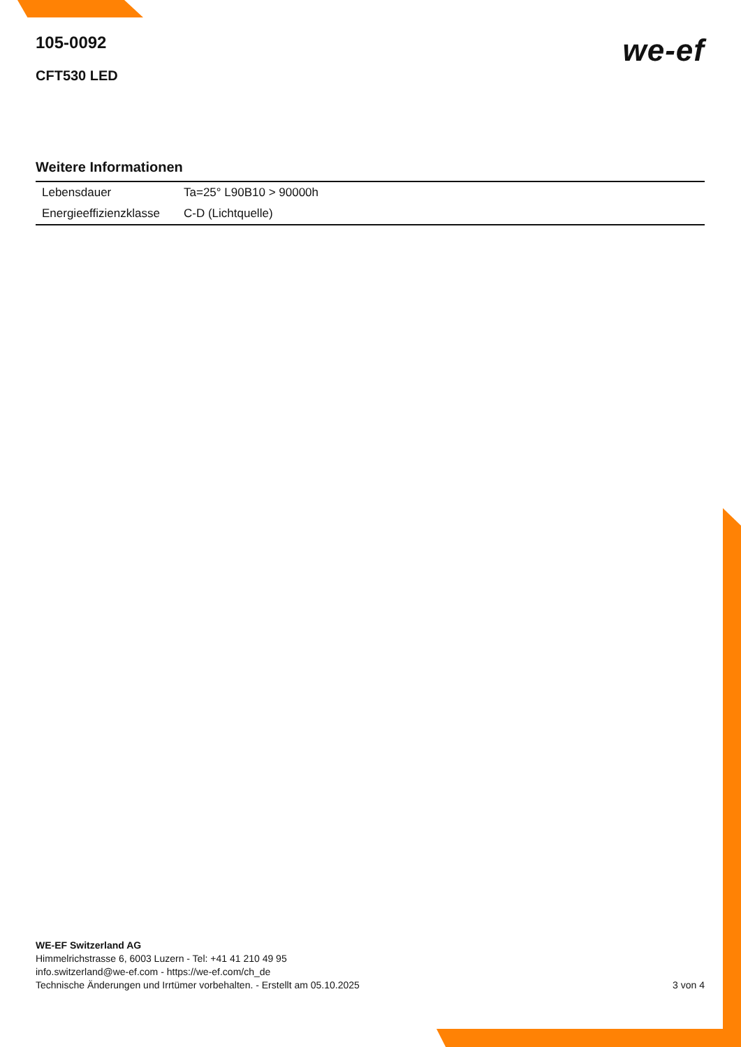105-0092
CFT530 LED
we-ef
Weitere Informationen
| Lebensdauer | Ta=25° L90B10 > 90000h |
| Energieeffizienzklasse | C-D (Lichtquelle) |
WE-EF Switzerland AG
Himmelrichstrasse 6, 6003 Luzern - Tel: +41 41 210 49 95
info.switzerland@we-ef.com - https://we-ef.com/ch_de
Technische Änderungen und Irrtümer vorbehalten. - Erstellt am 05.10.2025 3 von 4